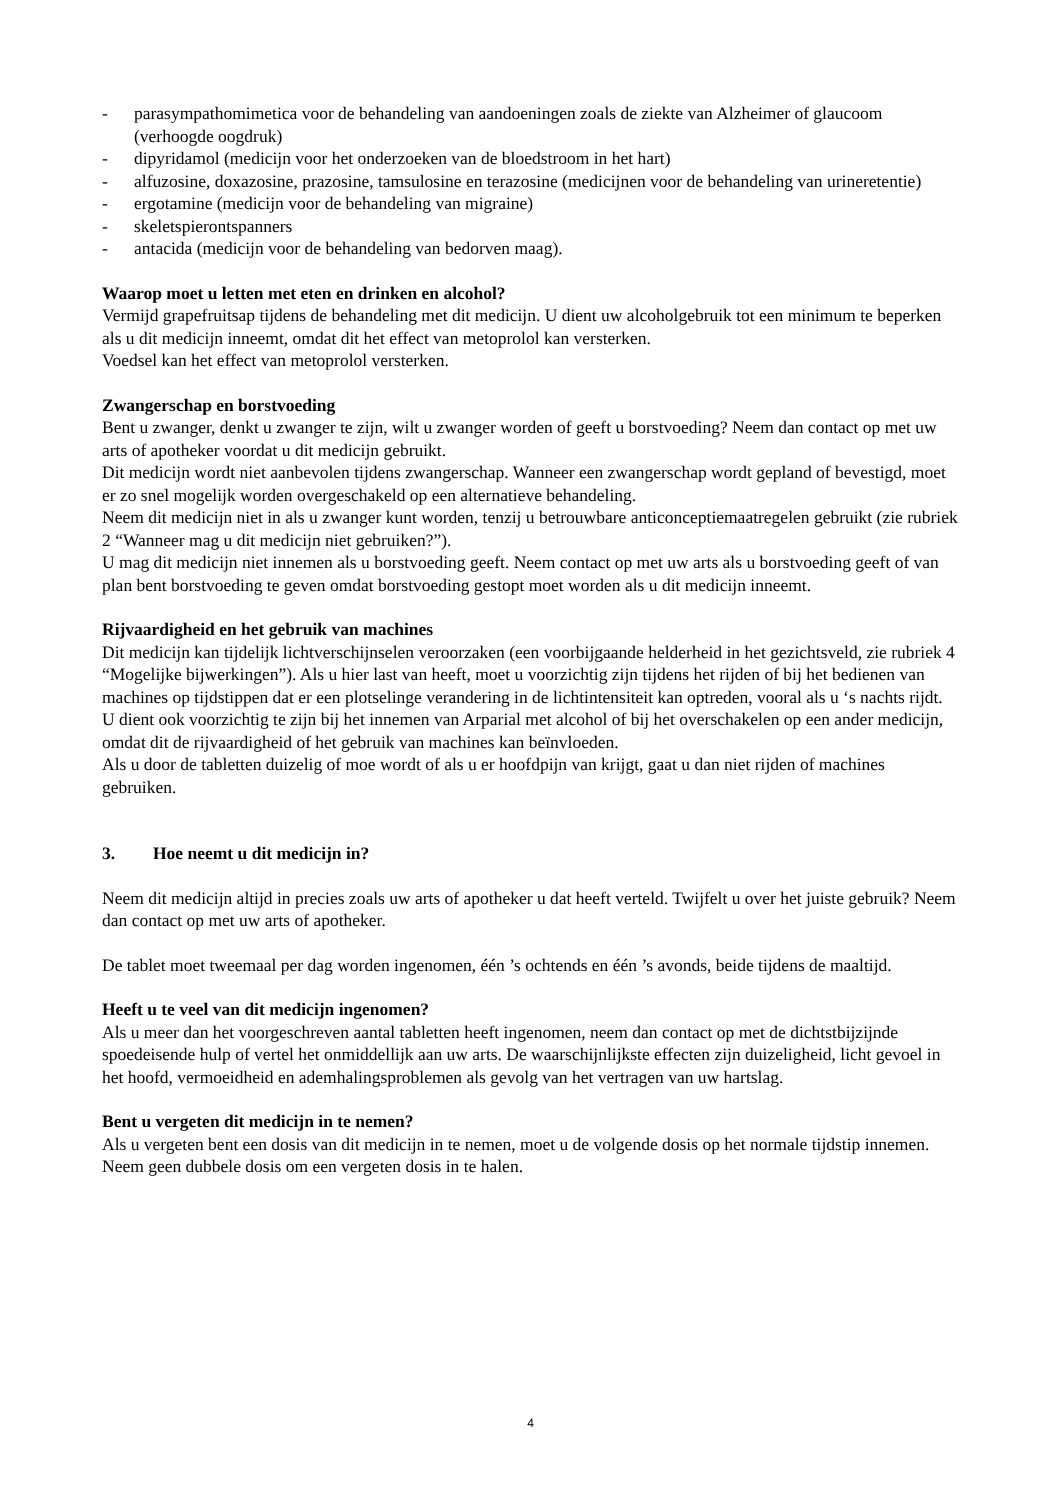- parasympathomimetica voor de behandeling van aandoeningen zoals de ziekte van Alzheimer of glaucoom (verhoogde oogdruk)
- dipyridamol (medicijn voor het onderzoeken van de bloedstroom in het hart)
- alfuzosine, doxazosine, prazosine, tamsulosine en terazosine (medicijnen voor de behandeling van urineretentie)
- ergotamine (medicijn voor de behandeling van migraine)
- skeletspierontspanners
- antacida (medicijn voor de behandeling van bedorven maag).
Waarop moet u letten met eten en drinken en alcohol?
Vermijd grapefruitsap tijdens de behandeling met dit medicijn. U dient uw alcoholgebruik tot een minimum te beperken als u dit medicijn inneemt, omdat dit het effect van metoprolol kan versterken.
Voedsel kan het effect van metoprolol versterken.
Zwangerschap en borstvoeding
Bent u zwanger, denkt u zwanger te zijn, wilt u zwanger worden of geeft u borstvoeding? Neem dan contact op met uw arts of apotheker voordat u dit medicijn gebruikt.
Dit medicijn wordt niet aanbevolen tijdens zwangerschap. Wanneer een zwangerschap wordt gepland of bevestigd, moet er zo snel mogelijk worden overgeschakeld op een alternatieve behandeling.
Neem dit medicijn niet in als u zwanger kunt worden, tenzij u betrouwbare anticonceptiemaatregelen gebruikt (zie rubriek 2 “Wanneer mag u dit medicijn niet gebruiken?”).
U mag dit medicijn niet innemen als u borstvoeding geeft. Neem contact op met uw arts als u borstvoeding geeft of van plan bent borstvoeding te geven omdat borstvoeding gestopt moet worden als u dit medicijn inneemt.
Rijvaardigheid en het gebruik van machines
Dit medicijn kan tijdelijk lichtverschijnselen veroorzaken (een voorbijgaande helderheid in het gezichtsveld, zie rubriek 4 “Mogelijke bijwerkingen”). Als u hier last van heeft, moet u voorzichtig zijn tijdens het rijden of bij het bedienen van machines op tijdstippen dat er een plotselinge verandering in de lichtintensiteit kan optreden, vooral als u ‘s nachts rijdt.
U dient ook voorzichtig te zijn bij het innemen van Arparial met alcohol of bij het overschakelen op een ander medicijn, omdat dit de rijvaardigheid of het gebruik van machines kan beïnvloeden.
Als u door de tabletten duizelig of moe wordt of als u er hoofdpijn van krijgt, gaat u dan niet rijden of machines gebruiken.
3. Hoe neemt u dit medicijn in?
Neem dit medicijn altijd in precies zoals uw arts of apotheker u dat heeft verteld. Twijfelt u over het juiste gebruik? Neem dan contact op met uw arts of apotheker.
De tablet moet tweemaal per dag worden ingenomen, één ’s ochtends en één ’s avonds, beide tijdens de maaltijd.
Heeft u te veel van dit medicijn ingenomen?
Als u meer dan het voorgeschreven aantal tabletten heeft ingenomen, neem dan contact op met de dichtstbijzijnde spoedeisende hulp of vertel het onmiddellijk aan uw arts. De waarschijnlijkste effecten zijn duizeligheid, licht gevoel in het hoofd, vermoeidheid en ademhalingsproblemen als gevolg van het vertragen van uw hartslag.
Bent u vergeten dit medicijn in te nemen?
Als u vergeten bent een dosis van dit medicijn in te nemen, moet u de volgende dosis op het normale tijdstip innemen. Neem geen dubbele dosis om een vergeten dosis in te halen.
4